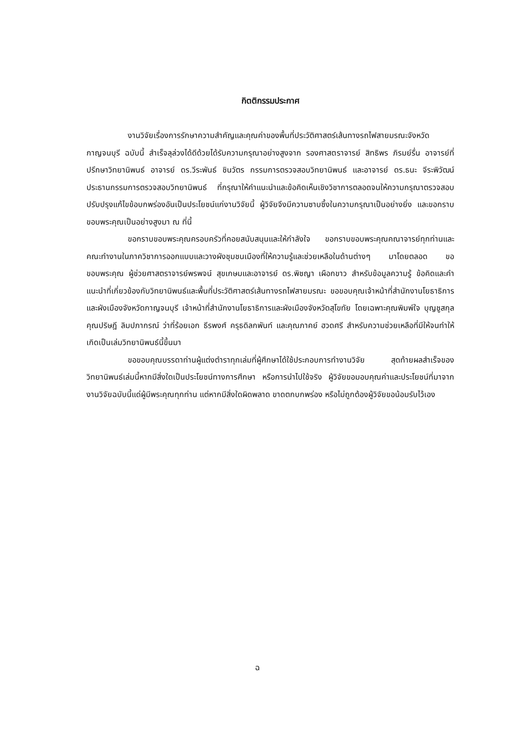กิตติกรรมประกาศ
งานวิจัยเรื่องการรักษาความสำคัญและคุณค่าของพื้นที่ประวัติศาสตร์เส้นทางรถไฟสายมรณะจังหวัดกาญจนบุรี ฉบับนี้ สำเร็จลุล่วงได้ดีด้วยได้รับความกรุณาอย่างสูงจาก รองศาสตราจารย์ สิทธิพร ภิรมย์รื่น อาจารย์ที่ปรึกษาวิทยานิพนธ์ อาจารย์ ดร.วีระพันธ์ ชินวัตร กรรมการตรวจสอบวิทยานิพนธ์ และอาจารย์ ดร.ธนะ จีระพิวัฒน์ ประธานกรรมการตรวจสอบวิทยานิพนธ์ ที่กรุณาให้คำแนะนำและข้อคิดเห็นเชิงวิชาการตลอดจนให้ความกรุณาตรวจสอบปรับปรุงแก้ไขข้อบกพร่องอันเป็นประโยชน์แก่งานวิจัยนี้ ผู้วิจัยจึงมีความซาบซึ้งในความกรุณาเป็นอย่างยิ่ง และขอกราบขอบพระคุณเป็นอย่างสูงมา ณ ที่นี้
ขอกราบขอบพระคุณครอบครัวที่คอยสนับสนุนและให้กำลังใจ ขอกราบขอบพระคุณคณาจารย์ทุกท่านและคณะทำงานในภาควิชาการออกแบบและวางผังชุมชนเมืองที่ให้ความรู้และช่วยเหลือในด้านต่างๆ มาโดยตลอด ขอขอบพระคุณ ผู้ช่วยศาสตราจารย์พรพจน์ สุขเกษมและอาจารย์ ดร.พิชญา เผือกขาว สำหรับข้อมูลความรู้ ข้อคิดและคำแนะนำที่เกี่ยวข้องกับวิทยานิพนธ์และพื้นที่ประวัติศาสตร์เส้นทางรถไฟสายมรณะ ขอขอบคุณเจ้าหน้าที่สำนักงานโยธาธิการและผังเมืองจังหวัดกาญจนบุรี เจ้าหน้าที่สำนักงานโยธาธิการและผังเมืองจังหวัดสุโขทัย โดยเฉพาะคุณพิมพ์ใจ บุญชูสกุล คุณปริษฎี ลิมปภากรณ์ ว่าที่ร้อยเอก ธีรพงศ์ ครุธดิลกพันท์ และคุณภาคย์ ฮวดศรี สำหรับความช่วยเหลือที่มีให้จนทำให้เกิดเป็นเล่มวิทยานิพนธ์นี้ขึ้นมา
ขอขอบคุณบรรดาท่านผู้แต่งตำราทุกเล่มที่ผู้ศึกษาได้ใช้ประกอบการทำงานวิจัย สุดท้ายผลสำเร็จของวิทยานิพนธ์เล่มนี้หากมีสิ่งใดเป็นประโยชน์ทางการศึกษา หรือการนำไปใช้จริง ผู้วิจัยขอมอบคุณค่าและประโยชน์ที่มาจากงานวิจัยฉบับนี้แด่ผู้มีพระคุณทุกท่าน แต่หากมีสิ่งใดผิดพลาด ขาดตกบกพร่อง หรือไม่ถูกต้องผู้วิจัยขอน้อมรับไว้เอง
ฉ